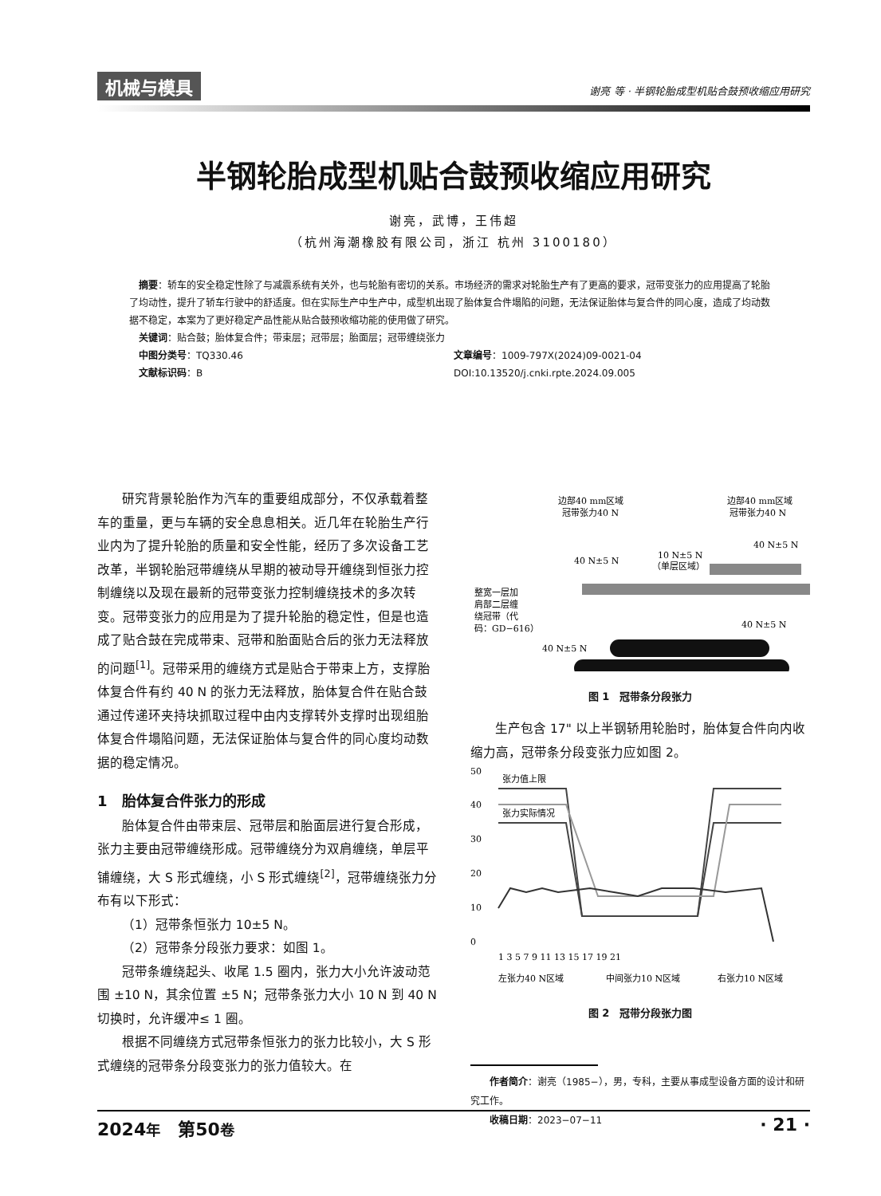机械与模具 谢亮 等 · 半钢轮胎成型机贴合鼓预收缩应用研究
半钢轮胎成型机贴合鼓预收缩应用研究
谢亮，武博，王伟超
（杭州海潮橡胶有限公司，浙江 杭州 3100180）
　摘要：轿车的安全稳定性除了与减震系统有关外，也与轮胎有密切的关系。市场经济的需求对轮胎生产有了更高的要求，冠带变张力的应用提高了轮胎了均动性，提升了轿车行驶中的舒适度。但在实际生产中生产中，成型机出现了胎体复合件塌陷的问题，无法保证胎体与复合件的同心度，造成了均动数据不稳定，本案为了更好稳定产品性能从贴合鼓预收缩功能的使用做了研究。
　关键词：贴合鼓；胎体复合件；带束层；冠带层；胎面层；冠带缠绕张力
　中图分类号：TQ330.46 文章编号：1009-797X(2024)09-0021-04
　文献标识码：B DOI:10.13520/j.cnki.rpte.2024.09.005
研究背景轮胎作为汽车的重要组成部分，不仅承载着整车的重量，更与车辆的安全息息相关。近几年在轮胎生产行业内为了提升轮胎的质量和安全性能，经历了多次设备工艺改革，半钢轮胎冠带缠绕从早期的被动导开缠绕到恒张力控制缠绕以及现在最新的冠带变张力控制缠绕技术的多次转变。冠带变张力的应用是为了提升轮胎的稳定性，但是也造成了贴合鼓在完成带束、冠带和胎面贴合后的张力无法释放的问题<sup>[1]</sup>。冠带采用的缠绕方式是贴合于带束上方，支撑胎体复合件有约 40 N 的张力无法释放，胎体复合件在贴合鼓通过传递环夹持块抓取过程中由内支撑转外支撑时出现组胎体复合件塌陷问题，无法保证胎体与复合件的同心度均动数据的稳定情况。
1　胎体复合件张力的形成
胎体复合件由带束层、冠带层和胎面层进行复合形成，张力主要由冠带缠绕形成。冠带缠绕分为双肩缠绕，单层平铺缠绕，大 S 形式缠绕，小 S 形式缠绕<sup>[2]</sup>，冠带缠绕张力分布有以下形式：
（1）冠带条恒张力 10±5 N。
（2）冠带条分段张力要求：如图 1。
冠带条缠绕起头、收尾 1.5 圈内，张力大小允许波动范围 ±10 N，其余位置 ±5 N；冠带条张力大小 10 N 到 40 N 切换时，允许缓冲≤ 1 圈。
根据不同缠绕方式冠带条恒张力的张力比较小，大 S 形式缠绕的冠带条分段变张力的张力值较大。在
边部40 mm区域
冠带张力40 N
边部40 mm区域
冠带张力40 N
40 N±5 N
10 N±5 N
（单层区域）
40 N±5 N
整宽一层加
肩部二层缠
绕冠带（代
码：GD−616）
40 N±5 N
40 N±5 N
图 1　冠带条分段张力
生产包含 17" 以上半钢轿用轮胎时，胎体复合件向内收缩力高，冠带条分段变张力应如图 2。
50
40
30
20
10
0
张力值上限
张力实际情况
1 3 5 7 9 11 13 15 17 19 21
左张力40 N区域
中间张力10 N区域
右张力10 N区域
图 2　冠带分段张力图
作者简介：谢亮（1985−），男，专科，主要从事成型设备方面的设计和研究工作。
收稿日期：2023−07−11
2024年　第50卷 · 21 ·